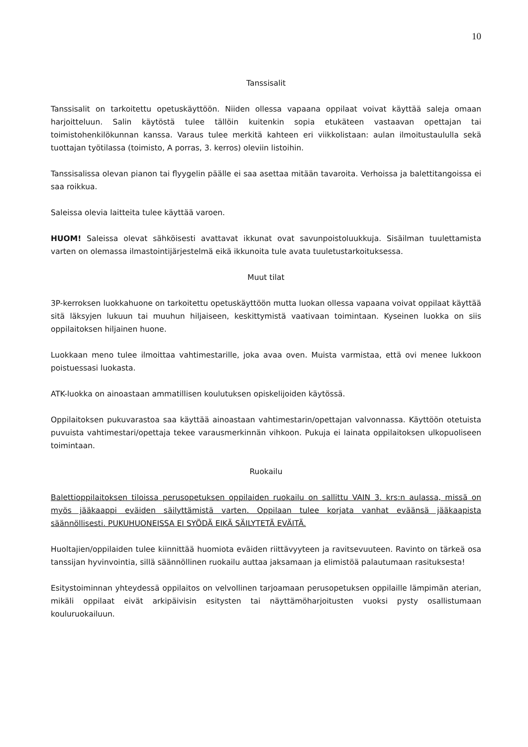10
Tanssisalit
Tanssisalit on tarkoitettu opetuskäyttöön. Niiden ollessa vapaana oppilaat voivat käyttää saleja omaan harjoitteluun. Salin käytöstä tulee tällöin kuitenkin sopia etukäteen vastaavan opettajan tai toimistohenkilökunnan kanssa. Varaus tulee merkitä kahteen eri viikkolistaan: aulan ilmoitustaululla sekä tuottajan työtilassa (toimisto, A porras, 3. kerros) oleviin listoihin.
Tanssisalissa olevan pianon tai flyygelin päälle ei saa asettaa mitään tavaroita. Verhoissa ja balettitangoissa ei saa roikkua.
Saleissa olevia laitteita tulee käyttää varoen.
HUOM! Saleissa olevat sähköisesti avattavat ikkunat ovat savunpoistoluukkuja. Sisäilman tuulettamista varten on olemassa ilmastointijärjestelmä eikä ikkunoita tule avata tuuletustarkoituksessa.
Muut tilat
3P-kerroksen luokkahuone on tarkoitettu opetuskäyttöön mutta luokan ollessa vapaana voivat oppilaat käyttää sitä läksyjen lukuun tai muuhun hiljaiseen, keskittymistä vaativaan toimintaan. Kyseinen luokka on siis oppilaitoksen hiljainen huone.
Luokkaan meno tulee ilmoittaa vahtimestarille, joka avaa oven. Muista varmistaa, että ovi menee lukkoon poistuessasi luokasta.
ATK-luokka on ainoastaan ammatillisen koulutuksen opiskelijoiden käytössä.
Oppilaitoksen pukuvarastoa saa käyttää ainoastaan vahtimestarin/opettajan valvonnassa. Käyttöön otetuista puvuista vahtimestari/opettaja tekee varausmerkinnän vihkoon. Pukuja ei lainata oppilaitoksen ulkopuoliseen toimintaan.
Ruokailu
Balettioppilaitoksen tiloissa perusopetuksen oppilaiden ruokailu on sallittu VAIN 3. krs:n aulassa, missä on myös jääkaappi eväiden säilyttämistä varten. Oppilaan tulee korjata vanhat eväänsä jääkaapista säännöllisesti. PUKUHUONEISSA EI SYÖDÄ EIKÄ SÄILYTETÄ EVÄITÄ.
Huoltajien/oppilaiden tulee kiinnittää huomiota eväiden riittävyyteen ja ravitsevuuteen. Ravinto on tärkeä osa tanssijan hyvinvointia, sillä säännöllinen ruokailu auttaa jaksamaan ja elimistöä palautumaan rasituksesta!
Esitystoiminnan yhteydessä oppilaitos on velvollinen tarjoamaan perusopetuksen oppilaille lämpimän aterian, mikäli oppilaat eivät arkipäivisin esitysten tai näyttämöharjoitusten vuoksi pysty osallistumaan kouluruokailuun.